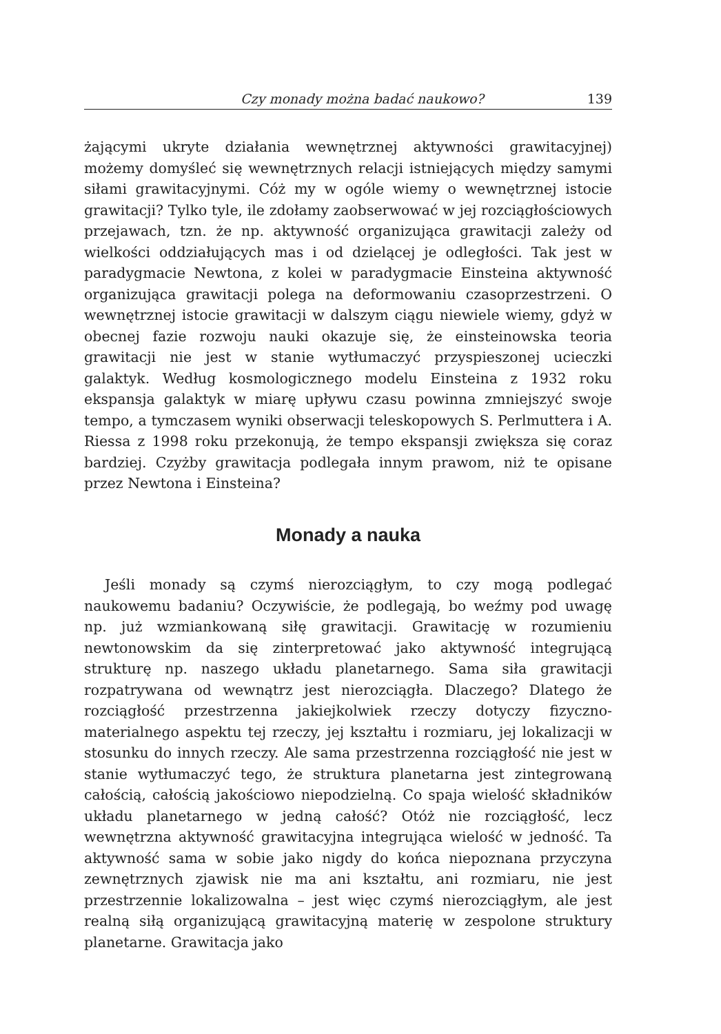Czy monady można badać naukowo? 139
żającymi ukryte działania wewnętrznej aktywności grawitacyjnej) możemy domyśleć się wewnętrznych relacji istniejących między samymi siłami grawitacyjnymi. Cóż my w ogóle wiemy o wewnętrznej istocie grawitacji? Tylko tyle, ile zdołamy zaobserwować w jej rozciągłościowych przejawach, tzn. że np. aktywność organizująca grawitacji zależy od wielkości oddziałujących mas i od dzielącej je odległości. Tak jest w paradygmacie Newtona, z kolei w paradygmacie Einsteina aktywność organizująca grawitacji polega na deformowaniu czasoprzestrzeni. O wewnętrznej istocie grawitacji w dalszym ciągu niewiele wiemy, gdyż w obecnej fazie rozwoju nauki okazuje się, że einsteinowska teoria grawitacji nie jest w stanie wytłumaczyć przyspieszonej ucieczki galaktyk. Według kosmologicznego modelu Einsteina z 1932 roku ekspansja galaktyk w miarę upływu czasu powinna zmniejszyć swoje tempo, a tymczasem wyniki obserwacji teleskopowych S. Perlmuttera i A. Riessa z 1998 roku przekonują, że tempo ekspansji zwiększa się coraz bardziej. Czyżby grawitacja podlegała innym prawom, niż te opisane przez Newtona i Einsteina?
Monady a nauka
Jeśli monady są czymś nierozciągłym, to czy mogą podlegać naukowemu badaniu? Oczywiście, że podlegają, bo weźmy pod uwagę np. już wzmiankowaną siłę grawitacji. Grawitację w rozumieniu newtonowskim da się zinterpretować jako aktywność integrującą strukturę np. naszego układu planetarnego. Sama siła grawitacji rozpatrywana od wewnątrz jest nierozciągła. Dlaczego? Dlatego że rozciągłość przestrzenna jakiejkolwiek rzeczy dotyczy fizyczno-materialnego aspektu tej rzeczy, jej kształtu i rozmiaru, jej lokalizacji w stosunku do innych rzeczy. Ale sama przestrzenna rozciągłość nie jest w stanie wytłumaczyć tego, że struktura planetarna jest zintegrowaną całością, całością jakościowo niepodzielną. Co spaja wielość składników układu planetarnego w jedną całość? Otóż nie rozciągłość, lecz wewnętrzna aktywność grawitacyjna integrująca wielość w jedność. Ta aktywność sama w sobie jako nigdy do końca niepoznana przyczyna zewnętrznych zjawisk nie ma ani kształtu, ani rozmiaru, nie jest przestrzennie lokalizowalna – jest więc czymś nierozciągłym, ale jest realną siłą organizującą grawitacyjną materię w zespolone struktury planetarne. Grawitacja jako